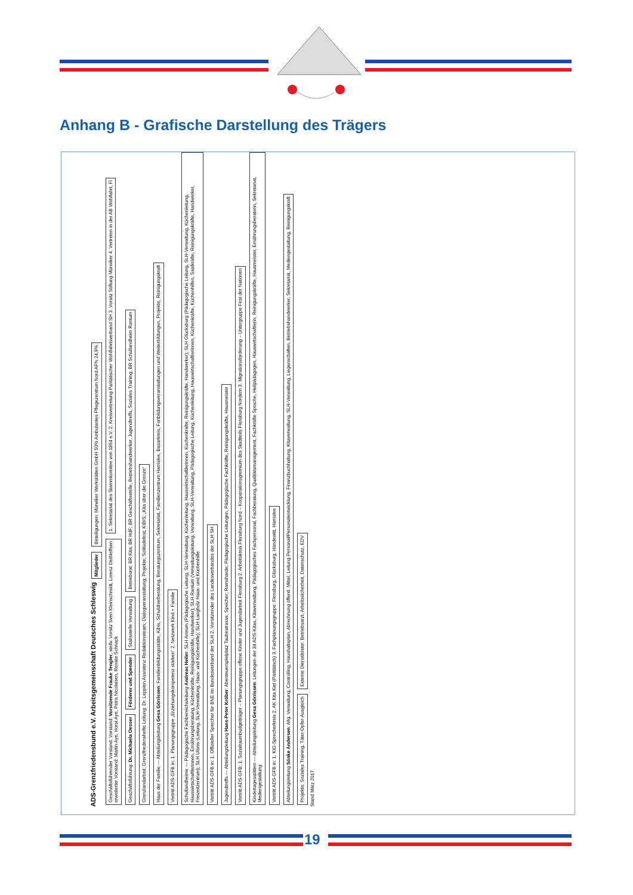Anhang B - Grafische Darstellung des Trägers
ADS-Grenzfriedensbund e.V. Arbeitsgemeinschaft Deutsches Schleswig Mitglieder Beteiligungen: Mürwiker Werkstätten GmbH 50% Ambulantes Pflegezentrum Nord APN 24,9%
Geschäftsführender Vorstand: Vorstand: Vorsitzende Frauke Tengler, stellv. Vorsitz Sven Kleinschmidt, Lorenz Dethleffsen
erweiterter Vorstand: Martin Aye, Horst Aye, Petra Nicolaisen, Renate Schnack
1. Sekretariat des Stammkomitee von 1864 e.V. 2. Kreisvertretung Paritätischer Wohlfahrtsverband SH 3. Vorsitz Stiftung Mürwiker 4. Vertreten in der AB Wohlfahrt, Fl
Geschäftsführung: Dr. Michaela Oesser
Förderer und Spender
Stabsstelle Verwaltung
Betriebsrat: BR Kita; BR HdF; BR Geschäftsstelle, Betriebshandwerker, Jugendtreffs, Soziales Training; BR Schullandheim Rantum
Grenzlandarbeit: Grenzfriedenshefte Leitung: Dr. Leppien Assistenz Redaktionsteam; Dialogveranstaltung; Projekte; Solitüdefest; KIBIS; „Kita über die Grenze“
Haus der Familie — Abteilungsleitung Gesa Görrissen: Familienbildungsstätte, Kibis, Schuldnerberatung, Beratungszentrum, Sekretariat, Familienzentrum Harrislee, Basarkreis, Fortbildungsveranstaltungen und Weiterbildungen, Projekte, Reinigungskraft
Vertritt ADS-GFB in: 1. Planungsgruppe „Erziehungskompetenz stärken“ 2. Netzwerk Kind + Familie
Schullandheime — Pädagogische Fachbereichsleitung Andreas Heiler: SLH Amrum (Pädagogische Leitung, SLH-Verwaltung, Küchenleitung, Hauswirtschaftlerinnen, Küchenkräfte, Reinigungskräfte, Handwerker); SLH Glücksburg (Pädagogische Leitung, SLH-Verwaltung, Küchenleitung, Hauswirtschaftlerinnen, Ernährungsberatung, Küchenkräfte, Reinigungskräfte, Handwerker); SLH Rantum (Verwaltungsleitung, Verwaltung, SLH-Verwaltung, Pädagogische Leitung, Küchenleitung, Hauswirtschaftlerinnen, Küchenkräfte, Küchenhilfen, Saalkräfte, Reinigungskräfte, Handwerker, Freizeitzentrum); SLH Ulsnis (Leitung, SLH-Verwaltung, Haus- und Küchenhilfe); SLH Langholz Haus- und Küchenhilfe
Vertritt ADS-GFB in: 1. Offizieller Sprecher für BNE im Bundesverband der SLH 2. Vorsitzender des Landesverbandes der SLH SH
Jugendtreffs — Abteilungsleitung Hans-Peter Kröber: Abenteuerspielplatz Taubestrasse; Speicher; Ramsharde; Pädagogische Leitungen, Pädagogische Fachkräfte, Reinigungskräfte, Hausmeister
Vertritt ADS-GFB: 1. Sozialraumbudgetträger – Planungsgruppe offene Kinder und Jugendarbeit Flensburg 2. Arbeitskreis Flensburg Nord – Kooperationsgremium des Stadtteils Flensburg Nordern 3. Migrationsförderung – Untergruppe Fest der Nationen
Kindertagesstätten — Abteilungsleitung Gesa Görrissen: Leitungen der 34 ADS-Kitas, Kitaverwaltung, Pädagogisches Fachpersonal, Fachberatung, Qualitätsmanagement, Fachkräfte Sprache, Heilpädagogen, Hauswirtschaftlerin, Reinigungskräfte, Hausmeister, Ernährungsberaterin, Sekretariat, Mediengestaltung
Vertritt ADS-GFB in: 1. KiG-Sprecherkreis 2. AK Kita Kiel (Paritätisch) 3. Fachplanungsgruppe: Flensburg, Glücksburg, Handewitt, Harrislee
Abteilungsleitung Sönke Andersen: Allg. Verwaltung, Controlling, Haushaltsplan, Abrechnung öffentl. Mittel, Leitung Personal/Personalentwicklung, Finanzbuchhaltung, Kitaverwaltung, SLH-Verwaltung, Liegenschaften, Betriebshandwerker, Sekretariat, Mediengestaltung, Reinigungskraft
Projekte: Soziales Training, Täter-Opfer-Ausgleich
Externe Dienstleister: Betriebsarzt, Arbeitssicherheit, Datenschutz, EDV
Stand März 2017
19